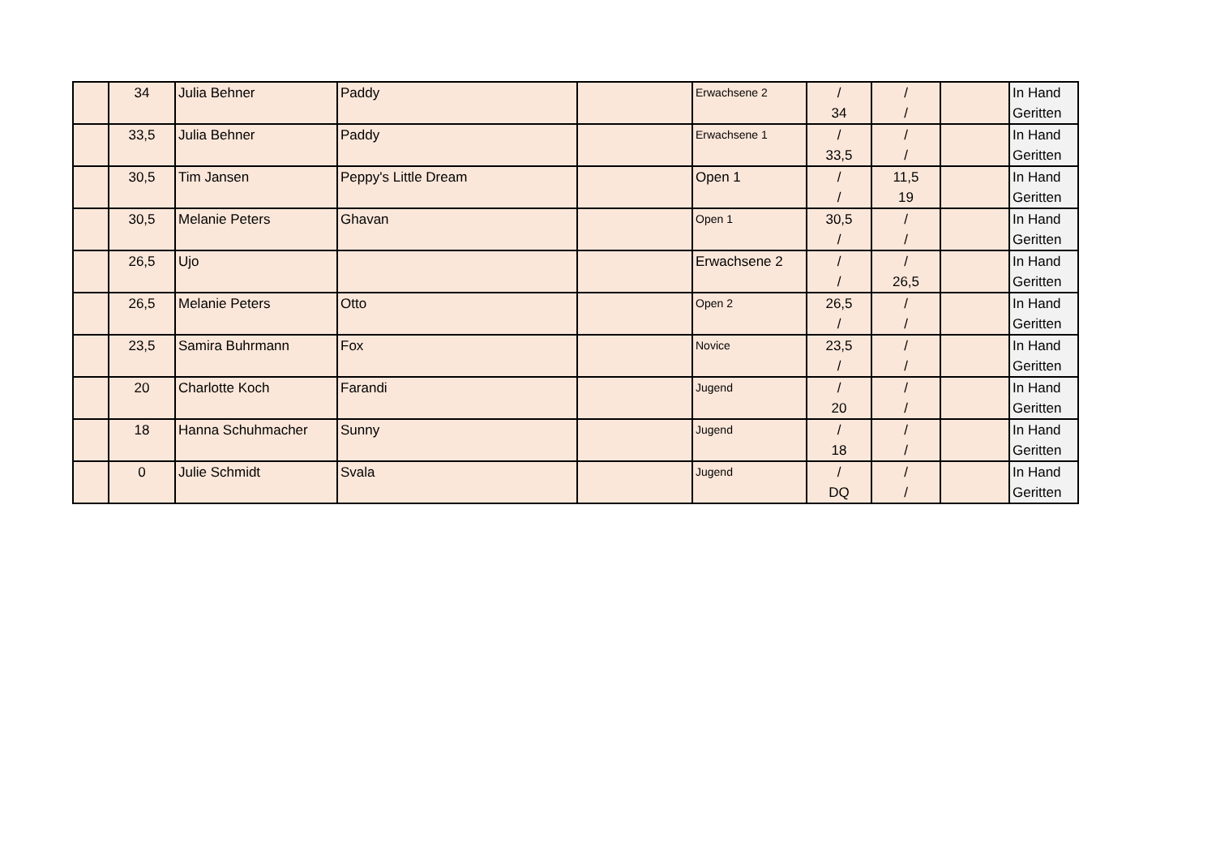| | 34 | Julia Behner | Paddy | | Erwachsene 2 | / 34 | / / | | In Hand Geritten |
| | 33,5 | Julia Behner | Paddy | | Erwachsene 1 | / 33,5 | / / | | In Hand Geritten |
| | 30,5 | Tim Jansen | Peppy's Little Dream | | Open 1 | / / | 11,5 19 | | In Hand Geritten |
| | 30,5 | Melanie Peters | Ghavan | | Open 1 | 30,5 / | / / | | In Hand Geritten |
| | 26,5 | Ujo | | | Erwachsene 2 | / / | / 26,5 | | In Hand Geritten |
| | 26,5 | Melanie Peters | Otto | | Open 2 | 26,5 / | / / | | In Hand Geritten |
| | 23,5 | Samira Buhrmann | Fox | | Novice | 23,5 / | / / | | In Hand Geritten |
| | 20 | Charlotte Koch | Farandi | | Jugend | / 20 | / / | | In Hand Geritten |
| | 18 | Hanna Schuhmacher | Sunny | | Jugend | / 18 | / / | | In Hand Geritten |
| | 0 | Julie Schmidt | Svala | | Jugend | / DQ | / / | | In Hand Geritten |